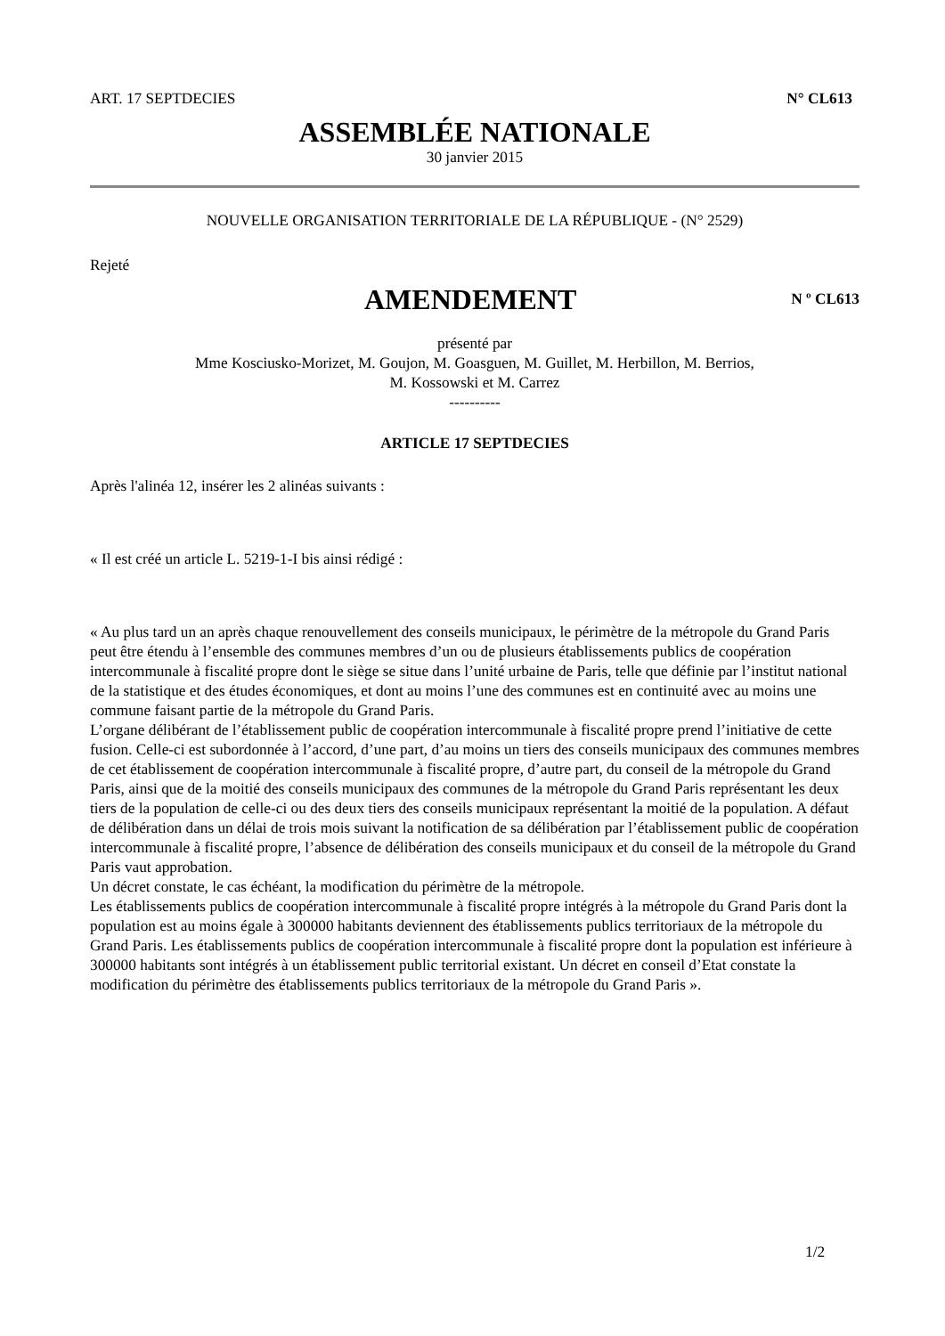ART. 17 SEPTDECIES N° CL613
ASSEMBLÉE NATIONALE
30 janvier 2015
NOUVELLE ORGANISATION TERRITORIALE DE LA RÉPUBLIQUE - (N° 2529)
Rejeté
AMENDEMENT
N º CL613
présenté par
Mme Kosciusko-Morizet, M. Goujon, M. Goasguen, M. Guillet, M. Herbillon, M. Berrios,
M. Kossowski et M. Carrez
----------
ARTICLE 17 SEPTDECIES
Après l'alinéa 12, insérer les 2 alinéas suivants :
« Il est créé un article L. 5219-1-I bis ainsi rédigé :
« Au plus tard un an après chaque renouvellement des conseils municipaux, le périmètre de la métropole du Grand Paris peut être étendu à l’ensemble des communes membres d’un ou de plusieurs établissements publics de coopération intercommunale à fiscalité propre dont le siège se situe dans l’unité urbaine de Paris, telle que définie par l’institut national de la statistique et des études économiques, et dont au moins l’une des communes est en continuité avec au moins une commune faisant partie de la métropole du Grand Paris.
L’organe délibérant de l’établissement public de coopération intercommunale à fiscalité propre prend l’initiative de cette fusion. Celle-ci est subordonnée à l’accord, d’une part, d’au moins un tiers des conseils municipaux des communes membres de cet établissement de coopération intercommunale à fiscalité propre, d’autre part, du conseil de la métropole du Grand Paris, ainsi que de la moitié des conseils municipaux des communes de la métropole du Grand Paris représentant les deux tiers de la population de celle-ci ou des deux tiers des conseils municipaux représentant la moitié de la population. A défaut de délibération dans un délai de trois mois suivant la notification de sa délibération par l’établissement public de coopération intercommunale à fiscalité propre, l’absence de délibération des conseils municipaux et du conseil de la métropole du Grand Paris vaut approbation.
Un décret constate, le cas échéant, la modification du périmètre de la métropole.
Les établissements publics de coopération intercommunale à fiscalité propre intégrés à la métropole du Grand Paris dont la population est au moins égale à 300000 habitants deviennent des établissements publics territoriaux de la métropole du Grand Paris. Les établissements publics de coopération intercommunale à fiscalité propre dont la population est inférieure à 300000 habitants sont intégrés à un établissement public territorial existant. Un décret en conseil d’Etat constate la modification du périmètre des établissements publics territoriaux de la métropole du Grand Paris ».
1/2